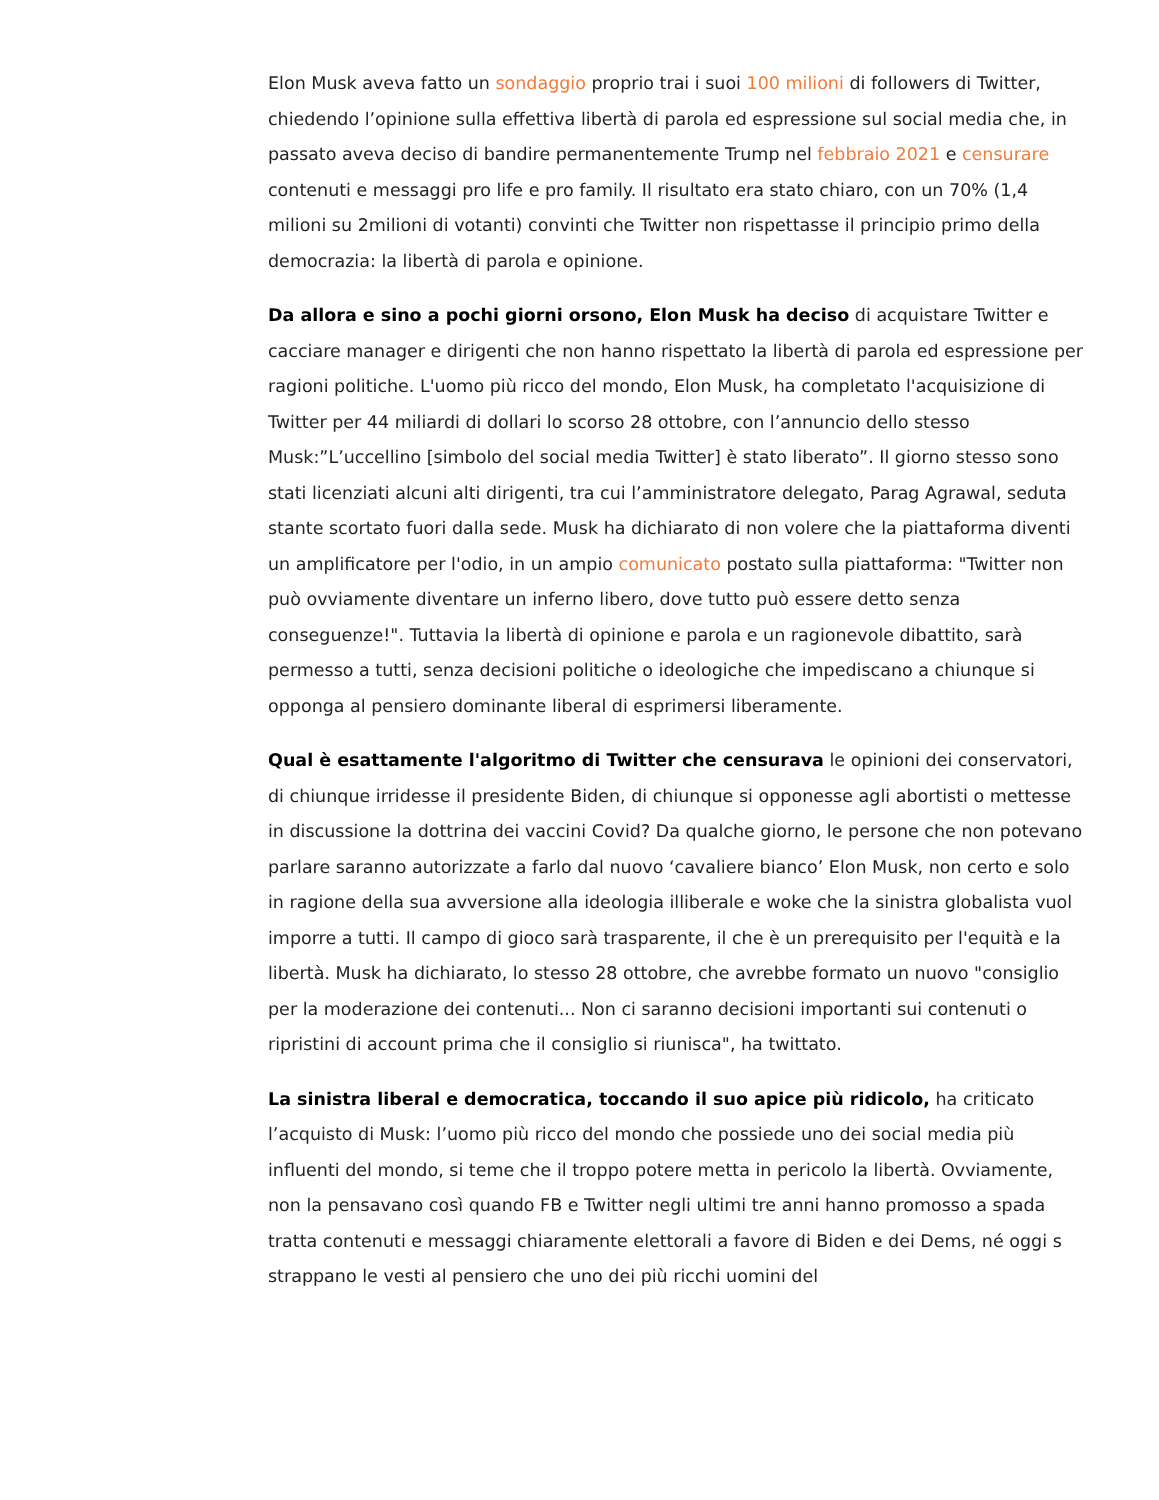Elon Musk aveva fatto un sondaggio proprio trai i suoi 100 milioni di followers di Twitter, chiedendo l’opinione sulla effettiva libertà di parola ed espressione sul social media che, in passato aveva deciso di bandire permanentemente Trump nel febbraio 2021 e censurare contenuti e messaggi pro life e pro family. Il risultato era stato chiaro, con un 70% (1,4 milioni su 2milioni di votanti) convinti che Twitter non rispettasse il principio primo della democrazia: la libertà di parola e opinione.
Da allora e sino a pochi giorni orsono, Elon Musk ha deciso di acquistare Twitter e cacciare manager e dirigenti che non hanno rispettato la libertà di parola ed espressione per ragioni politiche. L'uomo più ricco del mondo, Elon Musk, ha completato l'acquisizione di Twitter per 44 miliardi di dollari lo scorso 28 ottobre, con l’annuncio dello stesso Musk:”L’uccellino [simbolo del social media Twitter] è stato liberato”. Il giorno stesso sono stati licenziati alcuni alti dirigenti, tra cui l’amministratore delegato, Parag Agrawal, seduta stante scortato fuori dalla sede. Musk ha dichiarato di non volere che la piattaforma diventi un amplificatore per l'odio, in un ampio comunicato postato sulla piattaforma: "Twitter non può ovviamente diventare un inferno libero, dove tutto può essere detto senza conseguenze!". Tuttavia la libertà di opinione e parola e un ragionevole dibattito, sarà permesso a tutti, senza decisioni politiche o ideologiche che impediscano a chiunque si opponga al pensiero dominante liberal di esprimersi liberamente.
Qual è esattamente l'algoritmo di Twitter che censurava le opinioni dei conservatori, di chiunque irridesse il presidente Biden, di chiunque si opponesse agli abortisti o mettesse in discussione la dottrina dei vaccini Covid? Da qualche giorno, le persone che non potevano parlare saranno autorizzate a farlo dal nuovo ‘cavaliere bianco’ Elon Musk, non certo e solo in ragione della sua avversione alla ideologia illiberale e woke che la sinistra globalista vuol imporre a tutti. Il campo di gioco sarà trasparente, il che è un prerequisito per l'equità e la libertà. Musk ha dichiarato, lo stesso 28 ottobre, che avrebbe formato un nuovo "consiglio per la moderazione dei contenuti... Non ci saranno decisioni importanti sui contenuti o ripristini di account prima che il consiglio si riunisca", ha twittato.
La sinistra liberal e democratica, toccando il suo apice più ridicolo, ha criticato l’acquisto di Musk: l’uomo più ricco del mondo che possiede uno dei social media più influenti del mondo, si teme che il troppo potere metta in pericolo la libertà. Ovviamente, non la pensavano così quando FB e Twitter negli ultimi tre anni hanno promosso a spada tratta contenuti e messaggi chiaramente elettorali a favore di Biden e dei Dems, né oggi s strappano le vesti al pensiero che uno dei più ricchi uomini del